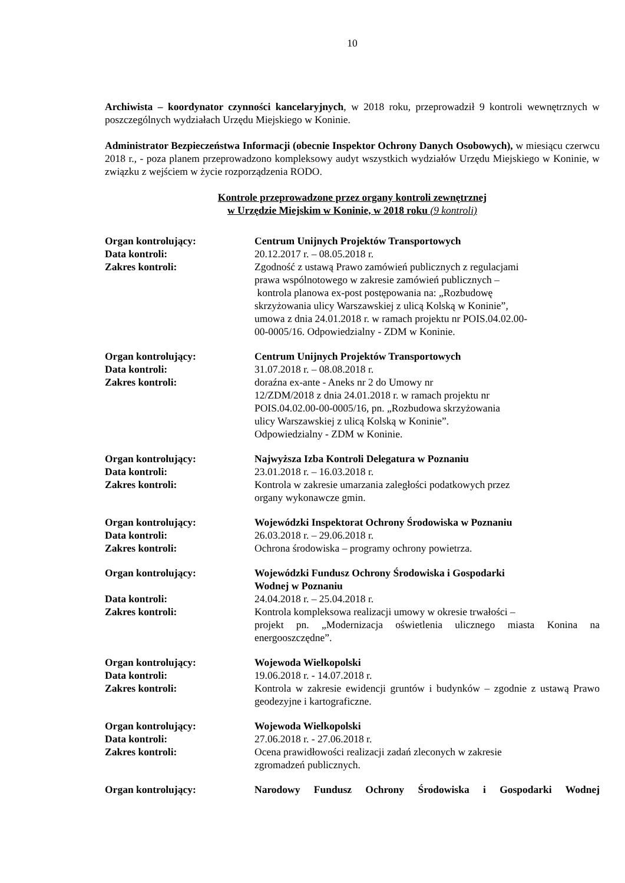10
Archiwista – koordynator czynności kancelaryjnych, w 2018 roku, przeprowadził 9 kontroli wewnętrznych w poszczególnych wydziałach Urzędu Miejskiego w Koninie.
Administrator Bezpieczeństwa Informacji (obecnie Inspektor Ochrony Danych Osobowych), w miesiącu czerwcu 2018 r., - poza planem przeprowadzono kompleksowy audyt wszystkich wydziałów Urzędu Miejskiego w Koninie, w związku z wejściem w życie rozporządzenia RODO.
Kontrole przeprowadzone przez organy kontroli zewnętrznej
w Urzędzie Miejskim w Koninie, w 2018 roku (9 kontroli)
| Organ kontrolujący: | Centrum Unijnych Projektów Transportowych |
| Data kontroli: | 20.12.2017 r. – 08.05.2018 r. |
| Zakres kontroli: | Zgodność z ustawą Prawo zamówień publicznych z regulacjami prawa wspólnotowego w zakresie zamówień publicznych – kontrola planowa ex-post postępowania na: „Rozbudowę skrzyżowania ulicy Warszawskiej z ulicą Kolską w Koninie”, umowa z dnia 24.01.2018 r. w ramach projektu nr POIS.04.02.00- 00-0005/16. Odpowiedzialny - ZDM w Koninie. |
| Organ kontrolujący: | Centrum Unijnych Projektów Transportowych |
| Data kontroli: | 31.07.2018 r. – 08.08.2018 r. |
| Zakres kontroli: | doraźna ex-ante - Aneks nr 2 do Umowy nr 12/ZDM/2018 z dnia 24.01.2018 r. w ramach projektu nr POIS.04.02.00-00-0005/16, pn. „Rozbudowa skrzyżowania ulicy Warszawskiej z ulicą Kolską w Koninie”. Odpowiedzialny - ZDM w Koninie. |
| Organ kontrolujący: | Najwyższa Izba Kontroli Delegatura w Poznaniu |
| Data kontroli: | 23.01.2018 r. – 16.03.2018 r. |
| Zakres kontroli: | Kontrola w zakresie umarzania zaległości podatkowych przez organy wykonawcze gmin. |
| Organ kontrolujący: | Wojewódzki Inspektorat Ochrony Środowiska w Poznaniu |
| Data kontroli: | 26.03.2018 r. – 29.06.2018 r. |
| Zakres kontroli: | Ochrona środowiska – programy ochrony powietrza. |
| Organ kontrolujący: | Wojewódzki Fundusz Ochrony Środowiska i Gospodarki Wodnej w Poznaniu |
| Data kontroli: | 24.04.2018 r. – 25.04.2018 r. |
| Zakres kontroli: | Kontrola kompleksowa realizacji umowy w okresie trwałości – projekt pn. „Modernizacja oświetlenia ulicznego miasta Konina na energooszczędne”. |
| Organ kontrolujący: | Wojewoda Wielkopolski |
| Data kontroli: | 19.06.2018 r. - 14.07.2018 r. |
| Zakres kontroli: | Kontrola w zakresie ewidencji gruntów i budynków – zgodnie z ustawą Prawo geodezyjne i kartograficzne. |
| Organ kontrolujący: | Wojewoda Wielkopolski |
| Data kontroli: | 27.06.2018 r. - 27.06.2018 r. |
| Zakres kontroli: | Ocena prawidłowości realizacji zadań zleconych w zakresie zgromadzeń publicznych. |
| Organ kontrolujący: | Narodowy Fundusz Ochrony Środowiska i Gospodarki Wodnej |